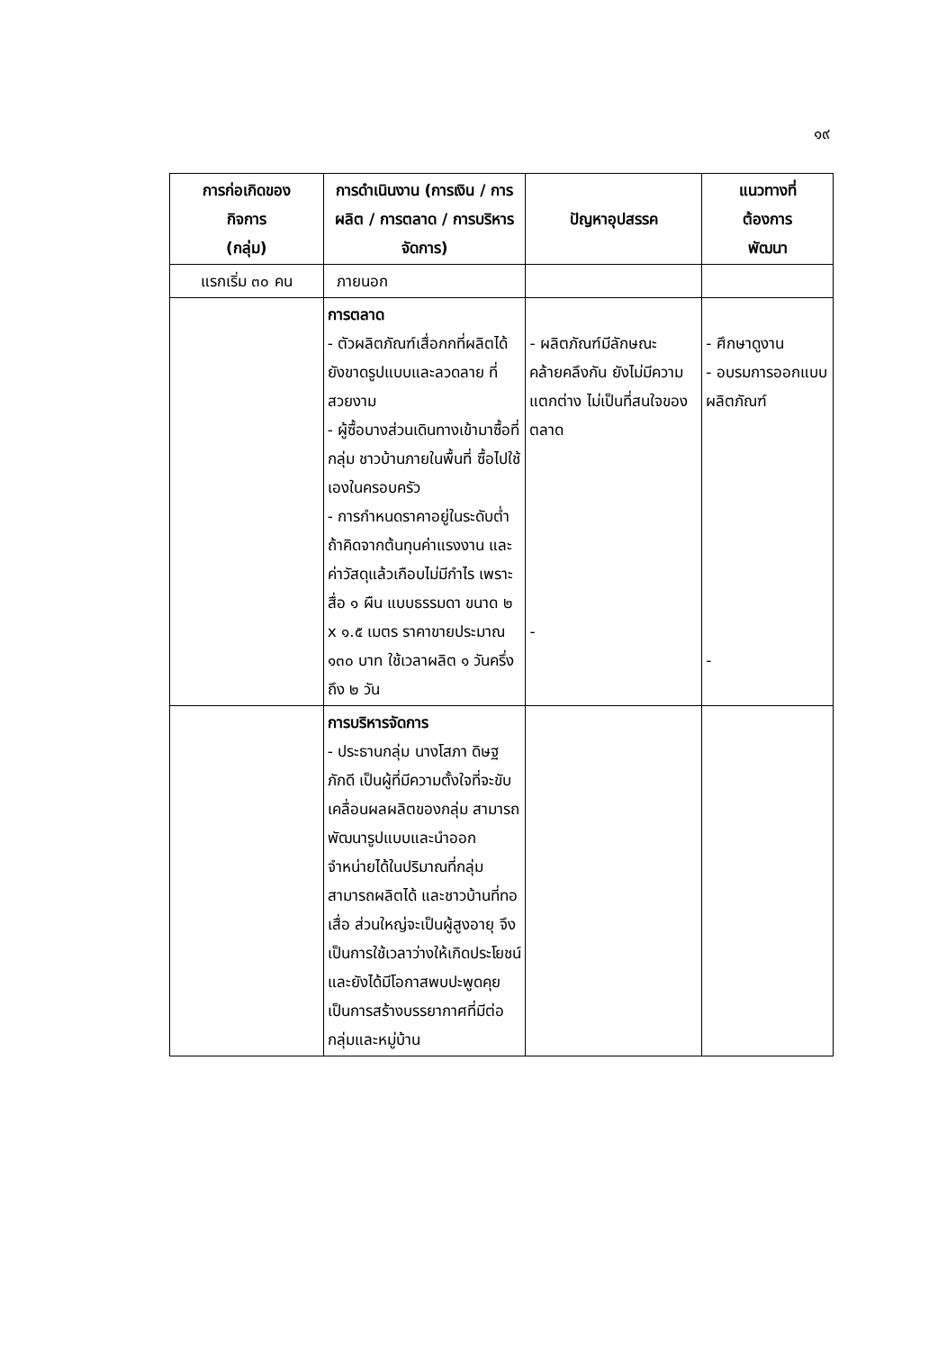๑๙
| การก่อเกิดของ กิจการ (กลุ่ม) | การดำเนินงาน (การเงิน / การผลิต / การตลาด / การบริหารจัดการ) | ปัญหาอุปสรรค | แนวทางที่ ต้องการ พัฒนา |
| --- | --- | --- | --- |
| แรกเริ่ม ๓๐ คน | ภายนอก | | |
| | การตลาด - ตัวผลิตภัณฑ์เสื่อกกที่ผลิตได้ยังขาดรูปแบบและลวดลาย ที่สวยงาม - ผู้ซื้อบางส่วนเดินทางเข้ามาซื้อที่กลุ่ม ชาวบ้านภายในพื้นที่ ซื้อไปใช้เองในครอบครัว - การกำหนดราคาอยู่ในระดับต่ำ ถ้าคิดจากต้นทุนค่าแรงงาน และค่าวัสดุแล้วเกือบไม่มีกำไร เพราะสื่อ ๑ ผืน แบบธรรมดา ขนาด ๒ x ๑.๕ เมตร ราคาขายประมาณ ๑๓๐ บาท ใช้เวลาผลิต ๑ วันครึ่ง ถึง ๒ วัน | - ผลิตภัณฑ์มีลักษณะคล้ายคลึงกัน ยังไม่มีความแตกต่าง ไม่เป็นที่สนใจของตลาด - | - ศึกษาดูงาน - อบรมการออกแบบผลิตภัณฑ์ - |
| | การบริหารจัดการ - ประธานกลุ่ม นางโสภา ดิษฐภักดี เป็นผู้ที่มีความตั้งใจที่จะขับเคลื่อนผลผลิตของกลุ่ม สามารถพัฒนารูปแบบและนำออกจำหน่ายได้ในปริมาณที่กลุ่มสามารถผลิตได้ และชาวบ้านที่ทอเสื่อ ส่วนใหญ่จะเป็นผู้สูงอายุ จึงเป็นการใช้เวลาว่างให้เกิดประโยชน์ และยังได้มีโอกาสพบปะพูดคุย เป็นการสร้างบรรยากาศที่มีต่อกลุ่มและหมู่บ้าน | | |